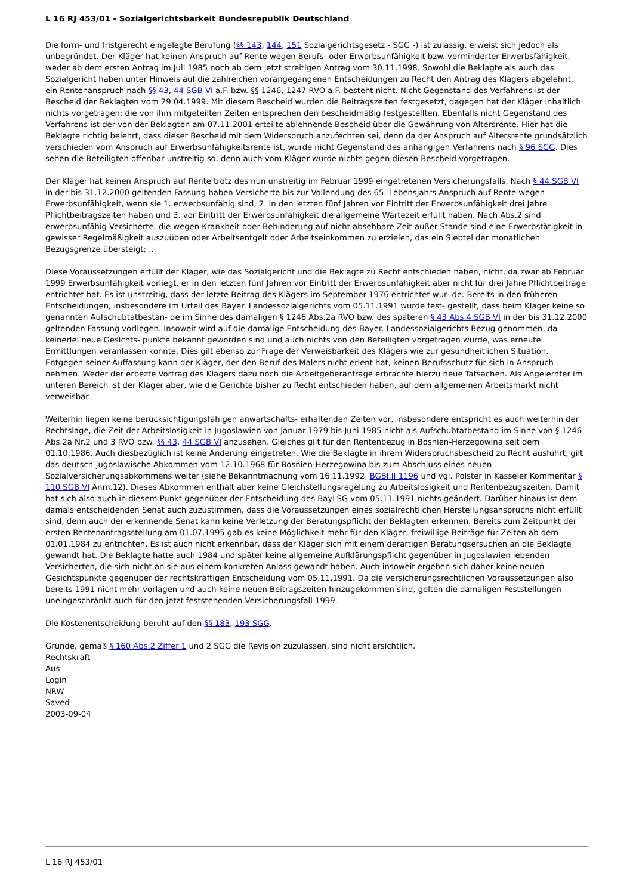L 16 RJ 453/01 - Sozialgerichtsbarkeit Bundesrepublik Deutschland
Die form- und fristgerecht eingelegte Berufung (§§ 143, 144, 151 Sozialgerichtsgesetz - SGG -) ist zulässig, erweist sich jedoch als unbegründet. Der Kläger hat keinen Anspruch auf Rente wegen Berufs- oder Erwerbsunfähigkeit bzw. verminderter Erwerbsfähigkeit, weder ab dem ersten Antrag im Juli 1985 noch ab dem jetzt streitigen Antrag vom 30.11.1998. Sowohl die Beklagte als auch das Sozialgericht haben unter Hinweis auf die zahlreichen vorangegangenen Entscheidungen zu Recht den Antrag des Klägers abgelehnt, ein Rentenanspruch nach §§ 43, 44 SGB VI a.F. bzw. §§ 1246, 1247 RVO a.F. besteht nicht. Nicht Gegenstand des Verfahrens ist der Bescheid der Beklagten vom 29.04.1999. Mit diesem Bescheid wurden die Beitragszeiten festgesetzt, dagegen hat der Kläger inhaltlich nichts vorgetragen; die von ihm mitgeteilten Zeiten entsprechen den bescheidmäßig festgestellten. Ebenfalls nicht Gegenstand des Verfahrens ist der von der Beklagten am 07.11.2001 erteilte ablehnende Bescheid über die Gewährung von Altersrente. Hier hat die Beklagte richtig belehrt, dass dieser Bescheid mit dem Widerspruch anzufechten sei, denn da der Anspruch auf Altersrente grundsätzlich verschieden vom Anspruch auf Erwerbsunfähigkeitsrente ist, wurde nicht Gegenstand des anhängigen Verfahrens nach § 96 SGG. Dies sehen die Beteiligten offenbar unstreitig so, denn auch vom Kläger wurde nichts gegen diesen Bescheid vorgetragen.
Der Kläger hat keinen Anspruch auf Rente trotz des nun unstreitig im Februar 1999 eingetretenen Versicherungsfalls. Nach § 44 SGB VI in der bis 31.12.2000 geltenden Fassung haben Versicherte bis zur Vollendung des 65. Lebensjahrs Anspruch auf Rente wegen Erwerbsunfähigkeit, wenn sie 1. erwerbsunfähig sind, 2. in den letzten fünf Jahren vor Eintritt der Erwerbsunfähigkeit drei Jahre Pflichtbeitragszeiten haben und 3. vor Eintritt der Erwerbsunfähigkeit die allgemeine Wartezeit erfüllt haben. Nach Abs.2 sind erwerbsunfähig Versicherte, die wegen Krankheit oder Behinderung auf nicht absehbare Zeit außer Stande sind eine Erwerbstätigkeit in gewisser Regelmäßigkeit auszuüben oder Arbeitsentgelt oder Arbeitseinkommen zu erzielen, das ein Siebtel der monatlichen Bezugsgrenze übersteigt; ...
Diese Voraussetzungen erfüllt der Kläger, wie das Sozialgericht und die Beklagte zu Recht entschieden haben, nicht, da zwar ab Februar 1999 Erwerbsunfähigkeit vorliegt, er in den letzten fünf Jahren vor Eintritt der Erwerbsunfähigkeit aber nicht für drei Jahre Pflichtbeiträge entrichtet hat. Es ist unstreitig, dass der letzte Beitrag des Klägers im September 1976 entrichtet wur- de. Bereits in den früheren Entscheidungen, insbesondere im Urteil des Bayer. Landessozialgerichts vom 05.11.1991 wurde fest- gestellt, dass beim Kläger keine so genannten Aufschubtatbestän- de im Sinne des damaligen § 1246 Abs.2a RVO bzw. des späteren § 43 Abs.4 SGB VI in der bis 31.12.2000 geltenden Fassung vorliegen. Insoweit wird auf die damalige Entscheidung des Bayer. Landessozialgerichts Bezug genommen, da keinerlei neue Gesichts- punkte bekannt geworden sind und auch nichts von den Beteiligten vorgetragen wurde, was erneute Ermittlungen veranlassen konnte. Dies gilt ebenso zur Frage der Verweisbarkeit des Klägers wie zur gesundheitlichen Situation. Entgegen seiner Auffassung kann der Kläger, der den Beruf des Malers nicht erlent hat, keinen Berufsschutz für sich in Anspruch nehmen. Weder der erbezte Vortrag des Klägers dazu noch die Arbeitgeberanfrage erbrachte hierzu neue Tatsachen. Als Angelernter im unteren Bereich ist der Kläger aber, wie die Gerichte bisher zu Recht entschieden haben, auf dem allgemeinen Arbeitsmarkt nicht verweisbar.
Weiterhin liegen keine berücksichtigungsfähigen anwartschafts- erhaltenden Zeiten vor, insbesondere entspricht es auch weiterhin der Rechtslage, die Zeit der Arbeitslosigkeit in Jugoslawien von Januar 1979 bis Juni 1985 nicht als Aufschubtatbestand im Sinne von § 1246 Abs.2a Nr.2 und 3 RVO bzw. §§ 43, 44 SGB VI anzusehen. Gleiches gilt für den Rentenbezug in Bosnien-Herzegowina seit dem 01.10.1986. Auch diesbezüglich ist keine Änderung eingetreten. Wie die Beklagte in ihrem Widerspruchsbescheid zu Recht ausführt, gilt das deutsch-jugoslawische Abkommen vom 12.10.1968 für Bosnien-Herzegowina bis zum Abschluss eines neuen Sozialversicherungsabkommens weiter (siehe Bekanntmachung vom 16.11.1992, BGBl.II 1196 und vgl. Polster in Kasseler Kommentar § 110 SGB VI Anm.12). Dieses Abkommen enthält aber keine Gleichstellungsregelung zu Arbeitslosigkeit und Rentenbezugszeiten. Damit hat sich also auch in diesem Punkt gegenüber der Entscheidung des BayLSG vom 05.11.1991 nichts geändert. Darüber hinaus ist dem damals entscheidenden Senat auch zuzustimmen, dass die Voraussetzungen eines sozialrechtlichen Herstellungsanspruchs nicht erfüllt sind, denn auch der erkennende Senat kann keine Verletzung der Beratungspflicht der Beklagten erkennen. Bereits zum Zeitpunkt der ersten Rentenantragsstellung am 01.07.1995 gab es keine Möglichkeit mehr für den Kläger, freiwillige Beiträge für Zeiten ab dem 01.01.1984 zu entrichten. Es ist auch nicht erkennbar, dass der Kläger sich mit einem derartigen Beratungsersuchen an die Beklagte gewandt hat. Die Beklagte hatte auch 1984 und später keine allgemeine Aufklärungspflicht gegenüber in Jugoslawien lebenden Versicherten, die sich nicht an sie aus einem konkreten Anlass gewandt haben. Auch insoweit ergeben sich daher keine neuen Gesichtspunkte gegenüber der rechtskräftigen Entscheidung vom 05.11.1991. Da die versicherungsrechtlichen Voraussetzungen also bereits 1991 nicht mehr vorlagen und auch keine neuen Beitragszeiten hinzugekommen sind, gelten die damaligen Feststellungen uneingeschränkt auch für den jetzt feststehenden Versicherungsfall 1999.
Die Kostenentscheidung beruht auf den §§ 183, 193 SGG.
Gründe, gemäß § 160 Abs.2 Ziffer 1 und 2 SGG die Revision zuzulassen, sind nicht ersichtlich.
Rechtskraft
Aus
Login
NRW
Saved
2003-09-04
L 16 RJ 453/01